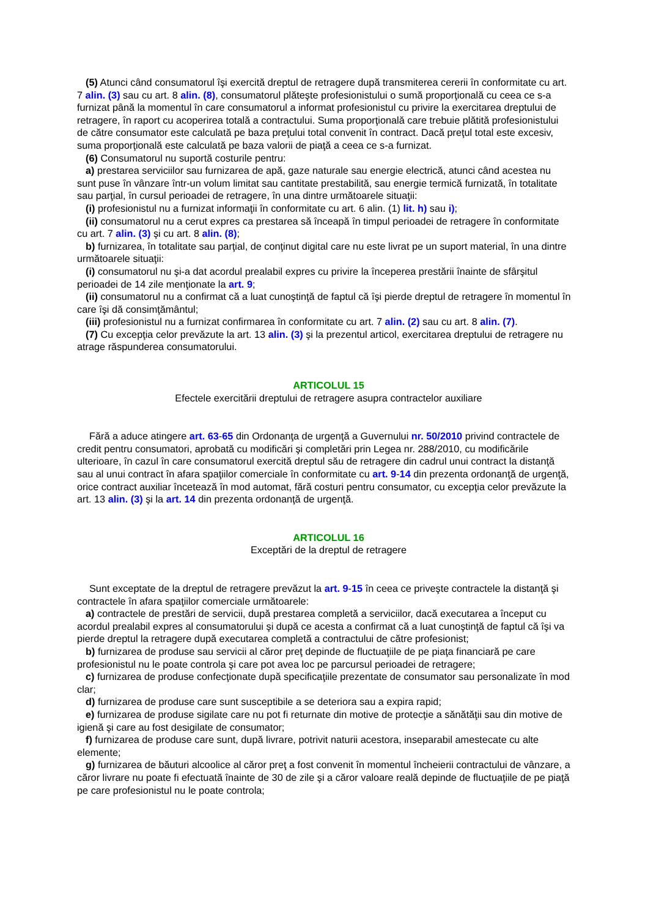(5) Atunci când consumatorul îşi exercită dreptul de retragere după transmiterea cererii în conformitate cu art. 7 alin. (3) sau cu art. 8 alin. (8), consumatorul plăteşte profesionistului o sumă proporţională cu ceea ce s-a furnizat până la momentul în care consumatorul a informat profesionistul cu privire la exercitarea dreptului de retragere, în raport cu acoperirea totală a contractului. Suma proporţională care trebuie plătită profesionistului de către consumator este calculată pe baza preţului total convenit în contract. Dacă preţul total este excesiv, suma proporţională este calculată pe baza valorii de piaţă a ceea ce s-a furnizat.
(6) Consumatorul nu suportă costurile pentru:
a) prestarea serviciilor sau furnizarea de apă, gaze naturale sau energie electrică, atunci când acestea nu sunt puse în vânzare într-un volum limitat sau cantitate prestabilită, sau energie termică furnizată, în totalitate sau parţial, în cursul perioadei de retragere, în una dintre următoarele situaţii:
(i) profesionistul nu a furnizat informaţii în conformitate cu art. 6 alin. (1) lit. h) sau i);
(ii) consumatorul nu a cerut expres ca prestarea să înceapă în timpul perioadei de retragere în conformitate cu art. 7 alin. (3) şi cu art. 8 alin. (8);
b) furnizarea, în totalitate sau parţial, de conţinut digital care nu este livrat pe un suport material, în una dintre următoarele situaţii:
(i) consumatorul nu şi-a dat acordul prealabil expres cu privire la începerea prestării înainte de sfârşitul perioadei de 14 zile menţionate la art. 9;
(ii) consumatorul nu a confirmat că a luat cunoştinţă de faptul că îşi pierde dreptul de retragere în momentul în care îşi dă consimţământul;
(iii) profesionistul nu a furnizat confirmarea în conformitate cu art. 7 alin. (2) sau cu art. 8 alin. (7).
(7) Cu excepţia celor prevăzute la art. 13 alin. (3) şi la prezentul articol, exercitarea dreptului de retragere nu atrage răspunderea consumatorului.
ARTICOLUL 15
Efectele exercitării dreptului de retragere asupra contractelor auxiliare
Fără a aduce atingere art. 63-65 din Ordonanţa de urgenţă a Guvernului nr. 50/2010 privind contractele de credit pentru consumatori, aprobată cu modificări şi completări prin Legea nr. 288/2010, cu modificările ulterioare, în cazul în care consumatorul exercită dreptul său de retragere din cadrul unui contract la distanţă sau al unui contract în afara spaţiilor comerciale în conformitate cu art. 9-14 din prezenta ordonanţă de urgenţă, orice contract auxiliar încetează în mod automat, fără costuri pentru consumator, cu excepţia celor prevăzute la art. 13 alin. (3) şi la art. 14 din prezenta ordonanţă de urgenţă.
ARTICOLUL 16
Exceptări de la dreptul de retragere
Sunt exceptate de la dreptul de retragere prevăzut la art. 9-15 în ceea ce priveşte contractele la distanţă şi contractele în afara spaţiilor comerciale următoarele:
a) contractele de prestări de servicii, după prestarea completă a serviciilor, dacă executarea a început cu acordul prealabil expres al consumatorului şi după ce acesta a confirmat că a luat cunoştinţă de faptul că îşi va pierde dreptul la retragere după executarea completă a contractului de către profesionist;
b) furnizarea de produse sau servicii al căror preţ depinde de fluctuaţiile de pe piaţa financiară pe care profesionistul nu le poate controla şi care pot avea loc pe parcursul perioadei de retragere;
c) furnizarea de produse confecţionate după specificaţiile prezentate de consumator sau personalizate în mod clar;
d) furnizarea de produse care sunt susceptibile a se deteriora sau a expira rapid;
e) furnizarea de produse sigilate care nu pot fi returnate din motive de protecţie a sănătăţii sau din motive de igienă şi care au fost desigilate de consumator;
f) furnizarea de produse care sunt, după livrare, potrivit naturii acestora, inseparabil amestecate cu alte elemente;
g) furnizarea de băuturi alcoolice al căror preţ a fost convenit în momentul încheierii contractului de vânzare, a căror livrare nu poate fi efectuată înainte de 30 de zile şi a căror valoare reală depinde de fluctuaţiile de pe piaţă pe care profesionistul nu le poate controla;